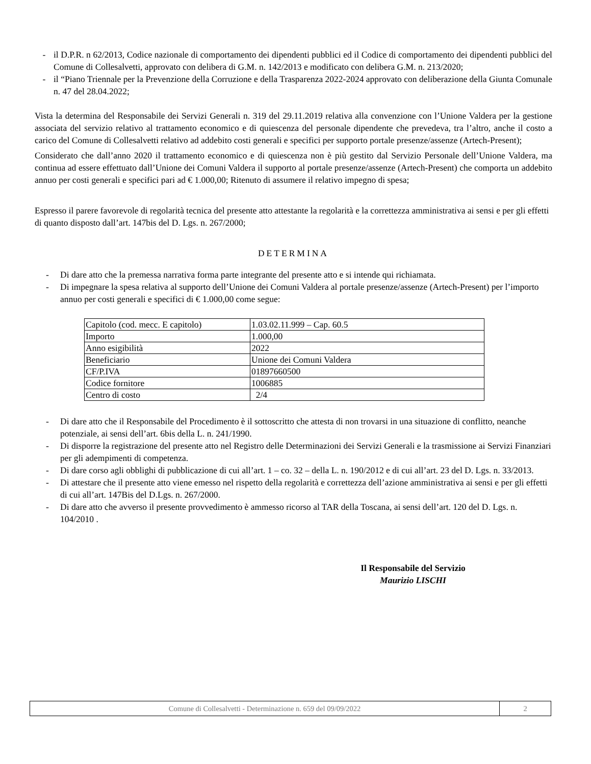- il D.P.R. n 62/2013, Codice nazionale di comportamento dei dipendenti pubblici ed il Codice di comportamento dei dipendenti pubblici del Comune di Collesalvetti, approvato con delibera di G.M. n. 142/2013 e modificato con delibera G.M. n. 213/2020;
- il “Piano Triennale per la Prevenzione della Corruzione e della Trasparenza 2022-2024 approvato con deliberazione della Giunta Comunale n. 47 del 28.04.2022;
Vista la determina del Responsabile dei Servizi Generali n. 319 del 29.11.2019 relativa alla convenzione con l’Unione Valdera per la gestione associata del servizio relativo al trattamento economico e di quiescenza del personale dipendente che prevedeva, tra l’altro, anche il costo a carico del Comune di Collesalvetti relativo ad addebito costi generali e specifici per supporto portale presenze/assenze (Artech-Present);
Considerato che dall’anno 2020 il trattamento economico e di quiescenza non è più gestito dal Servizio Personale dell’Unione Valdera, ma continua ad essere effettuato dall’Unione dei Comuni Valdera il supporto al portale presenze/assenze (Artech-Present) che comporta un addebito annuo per costi generali e specifici pari ad € 1.000,00; Ritenuto di assumere il relativo impegno di spesa;
Espresso il parere favorevole di regolarità tecnica del presente atto attestante la regolarità e la correttezza amministrativa ai sensi e per gli effetti di quanto disposto dall’art. 147bis del D. Lgs. n. 267/2000;
DETERMINA
- Di dare atto che la premessa narrativa forma parte integrante del presente atto e si intende qui richiamata.
- Di impegnare la spesa relativa al supporto dell’Unione dei Comuni Valdera al portale presenze/assenze (Artech-Present) per l’importo annuo per costi generali e specifici di € 1.000,00 come segue:
| Capitolo (cod. mecc. E capitolo) | 1.03.02.11.999 – Cap. 60.5 |
| Importo | 1.000,00 |
| Anno esigibilità | 2022 |
| Beneficiario | Unione dei Comuni Valdera |
| CF/P.IVA | 01897660500 |
| Codice fornitore | 1006885 |
| Centro di costo | 2/4 |
- Di dare atto che il Responsabile del Procedimento è il sottoscritto che attesta di non trovarsi in una situazione di conflitto, neanche potenziale, ai sensi dell’art. 6bis della L. n. 241/1990.
- Di disporre la registrazione del presente atto nel Registro delle Determinazioni dei Servizi Generali e la trasmissione ai Servizi Finanziari per gli adempimenti di competenza.
- Di dare corso agli obblighi di pubblicazione di cui all’art. 1 – co. 32 – della L. n. 190/2012 e di cui all’art. 23 del D. Lgs. n. 33/2013.
- Di attestare che il presente atto viene emesso nel rispetto della regolarità e correttezza dell’azione amministrativa ai sensi e per gli effetti di cui all’art. 147Bis del D.Lgs. n. 267/2000.
- Di dare atto che avverso il presente provvedimento è ammesso ricorso al TAR della Toscana, ai sensi dell’art. 120 del D. Lgs. n. 104/2010 .
Il Responsabile del Servizio
Maurizio LISCHI
Comune di Collesalvetti - Determinazione n. 659 del 09/09/2022 2